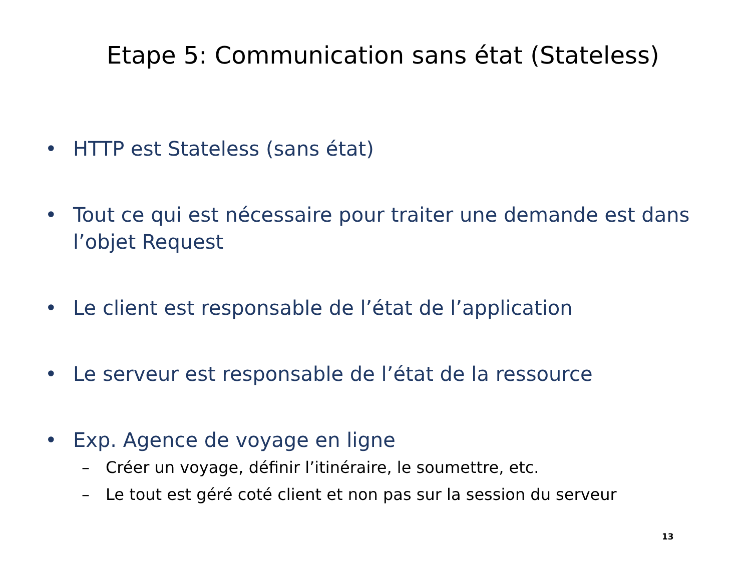Etape 5: Communication sans état (Stateless)
• HTTP est Stateless (sans état)
• Tout ce qui est nécessaire pour traiter une demande est dans l’objet Request
• Le client est responsable de l’état de l’application
• Le serveur est responsable de l’état de la ressource
• Exp. Agence de voyage en ligne
– Créer un voyage, définir l’itinéraire, le soumettre, etc.
– Le tout est géré coté client et non pas sur la session du serveur
13